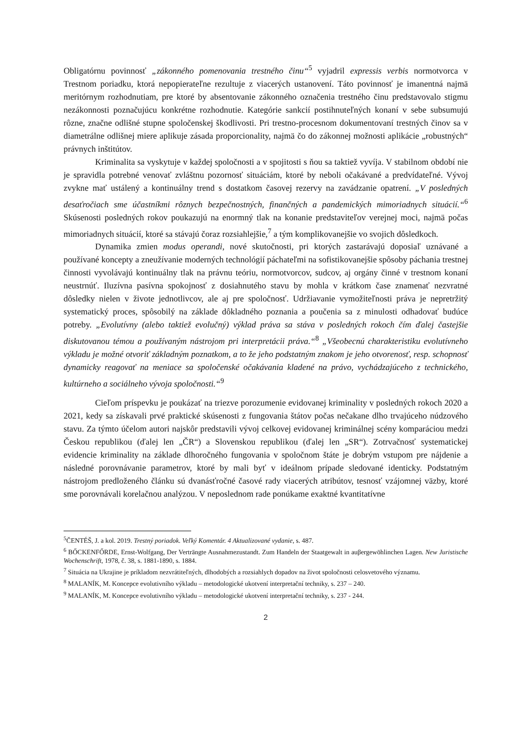Obligatórnu povinnosť „zákonného pomenovania trestného činu“<sup>5</sup> vyjadril expressis verbis normotvorca v Trestnom poriadku, ktorá nepopierateľne rezultuje z viacerých ustanovení. Táto povinnosť je imanentná najmä meritórnym rozhodnutiam, pre ktoré by absentovanie zákonného označenia trestného činu predstavovalo stigmu nezákonnosti poznačujúcu konkrétne rozhodnutie. Kategórie sankcií postihnuteľných konaní v sebe subsumujú rôzne, značne odlišné stupne spoločenskej škodlivosti. Pri trestno-procesnom dokumentovaní trestných činov sa v diametrálne odlišnej miere aplikuje zásada proporcionality, najmä čo do zákonnej možnosti aplikácie „robustných“ právnych inštitútov.
Kriminalita sa vyskytuje v každej spoločnosti a v spojitosti s ňou sa taktiež vyvíja. V stabilnom období nie je spravidla potrebné venovať zvláštnu pozornosť situáciám, ktoré by neboli očakávané a predvídateľné. Vývoj zvykne mať ustálený a kontinuálny trend s dostatkom časovej rezervy na zavádzanie opatrení. „V posledných desaťročiach sme účastníkmi rôznych bezpečnostných, finančných a pandemických mimoriadnych situácií.“<sup>6</sup> Skúsenosti posledných rokov poukazujú na enormný tlak na konanie predstaviteľov verejnej moci, najmä počas mimoriadnych situácií, ktoré sa stávajú čoraz rozsiahlejšie,<sup>7</sup> a tým komplikovanejšie vo svojich dôsledkoch.
Dynamika zmien modus operandi, nové skutočnosti, pri ktorých zastarávajú doposiaľ uznávané a používané koncepty a zneužívanie moderných technológií páchateľmi na sofistikovanejšie spôsoby páchania trestnej činnosti vyvolávajú kontinuálny tlak na právnu teóriu, normotvorcov, sudcov, aj orgány činné v trestnom konaní neustrnúť. Iluzívna pasívna spokojnosť z dosiahnutého stavu by mohla v krátkom čase znamenať nezvratné dôsledky nielen v živote jednotlivcov, ale aj pre spoločnosť. Udržiavanie vymožiteľnosti práva je nepretržitý systematický proces, spôsobilý na základe dôkladného poznania a poučenia sa z minulosti odhadovať budúce potreby. „Evolutívny (alebo taktiež evolučný) výklad práva sa stáva v posledných rokoch čím ďalej častejšie diskutovanou témou a používaným nástrojom pri interpretácii práva.“<sup>8</sup> „Všeobecnú charakteristiku evolutívneho výkladu je možné otvoriť základným poznatkom, a to že jeho podstatným znakom je jeho otvorenosť, resp. schopnosť dynamicky reagovať na meniace sa spoločenské očakávania kladené na právo, vychádzajúceho z technického, kultúrneho a sociálneho vývoja spoločnosti.“<sup>9</sup>
Cieľom príspevku je poukázať na triezve porozumenie evidovanej kriminality v posledných rokoch 2020 a 2021, kedy sa získavali prvé praktické skúsenosti z fungovania štátov počas nečakane dlho trvajúceho núdzového stavu. Za týmto účelom autori najskôr predstavili vývoj celkovej evidovanej kriminálnej scény komparáciou medzi Českou republikou (ďalej len „ČR“) a Slovenskou republikou (ďalej len „SR“). Zotrvačnosť systematickej evidencie kriminality na základe dlhoročného fungovania v spoločnom štáte je dobrým vstupom pre nájdenie a následné porovnávanie parametrov, ktoré by mali byť v ideálnom prípade sledované identicky. Podstatným nástrojom predloženého článku sú dvanásťročné časové rady viacerých atribútov, tesnosť vzájomnej väzby, ktoré sme porovnávali korelačnou analýzou. V neposlednom rade ponúkame exaktné kvantitatívne
<sup>5</sup> ČENTÉŠ, J. a kol. 2019. Trestný poriadok. Veľký Komentár. 4 Aktualizované vydanie, s. 487.
<sup>6</sup> BŐCKENFŐRDE, Ernst-Wolfgang, Der Verträngte Ausnahmezustandt. Zum Handeln der Staatgewalt in auβergewöhlinchen Lagen. New Juristische Wochenschrift, 1978, č. 38, s. 1881-1890, s. 1884.
<sup>7</sup> Situácia na Ukrajine je príkladom nezvrátiteľných, dlhodobých a rozsiahlych dopadov na život spoločnosti celosvetového významu.
<sup>8</sup> MALANÍK, M. Koncepce evolutivního výkladu – metodologické ukotvení interpretační techniky, s. 237 – 240.
<sup>9</sup> MALANÍK, M. Koncepce evolutivního výkladu – metodologické ukotvení interpretační techniky, s. 237 - 244.
2